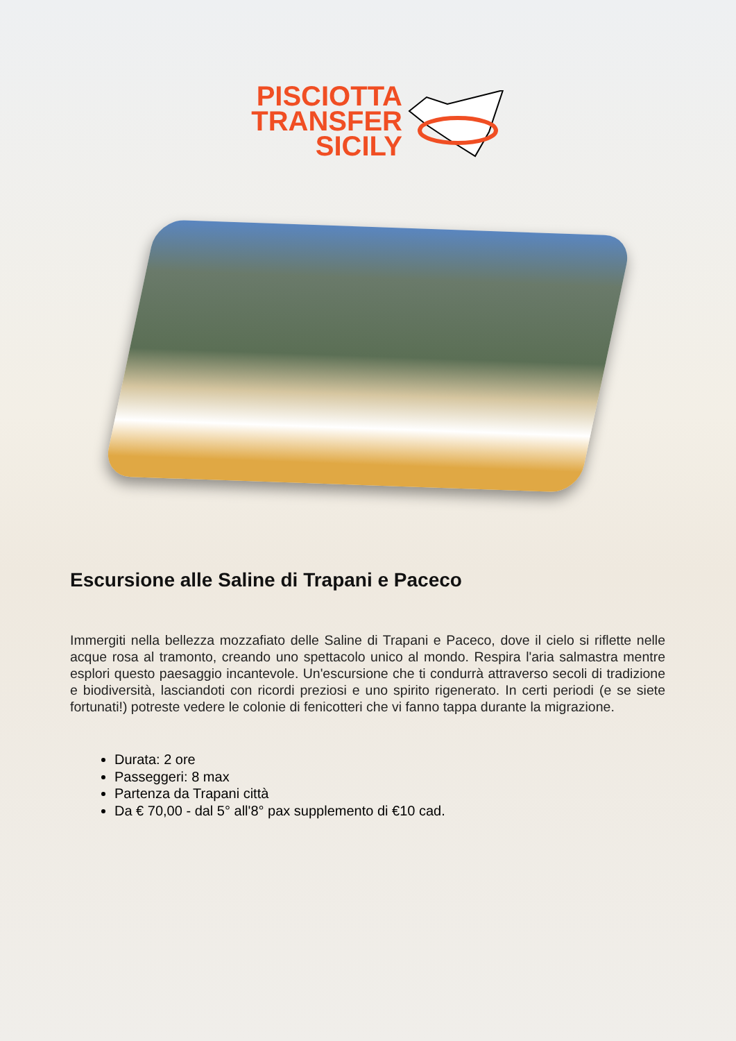PISCIOTTA
TRANSFER
SICILY
Escursione alle Saline di Trapani e Paceco
Immergiti nella bellezza mozzafiato delle Saline di Trapani e Paceco, dove il cielo si riflette nelle acque rosa al tramonto, creando uno spettacolo unico al mondo. Respira l'aria salmastra mentre esplori questo paesaggio incantevole. Un'escursione che ti condurrà attraverso secoli di tradizione e biodiversità, lasciandoti con ricordi preziosi e uno spirito rigenerato. In certi periodi (e se siete fortunati!) potreste vedere le colonie di fenicotteri che vi fanno tappa durante la migrazione.
Durata: 2 ore
Passeggeri: 8 max
Partenza da Trapani città
Da € 70,00 - dal 5° all'8° pax supplemento di €10 cad.